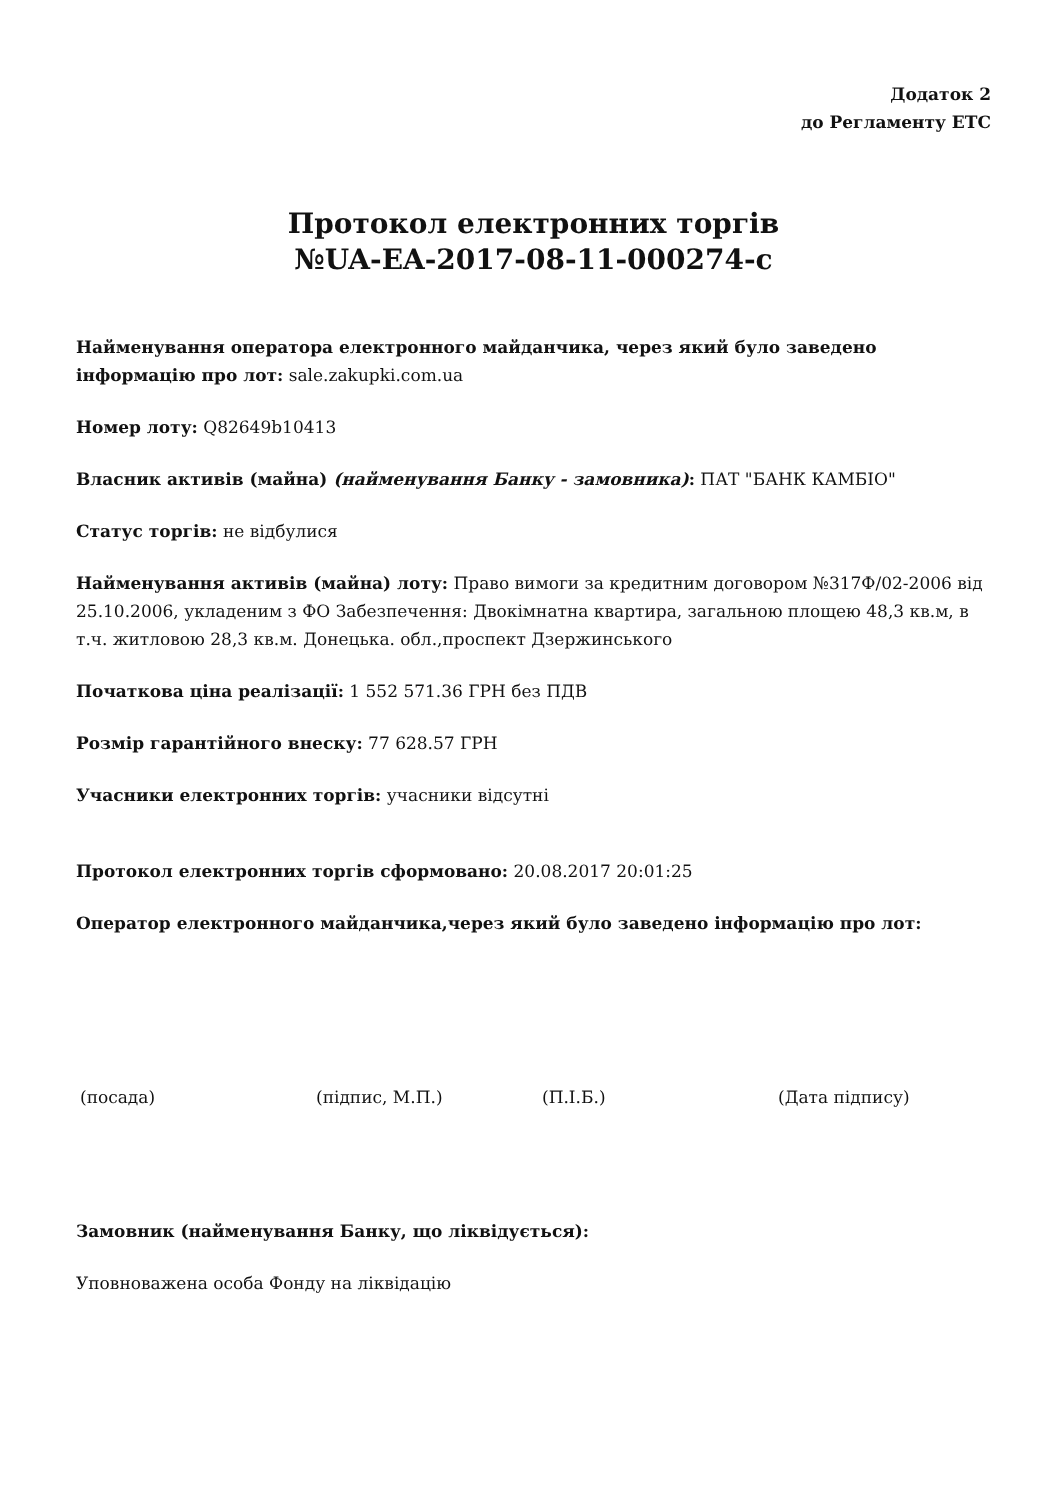Додаток 2
до Регламенту ЕТС
Протокол електронних торгів
№UA-EA-2017-08-11-000274-c
Найменування оператора електронного майданчика, через який було заведено інформацію про лот: sale.zakupki.com.ua
Номер лоту: Q82649b10413
Власник активів (майна) (найменування Банку - замовника): ПАТ "БАНК КАМБІО"
Статус торгів: не відбулися
Найменування активів (майна) лоту: Право вимоги за кредитним договором №317Ф/02-2006 від 25.10.2006, укладеним з ФО Забезпечення: Двокімнатна квартира, загальною площею 48,3 кв.м, в т.ч. житловою 28,3 кв.м. Донецька. обл.,проспект Дзержинського
Початкова ціна реалізації: 1 552 571.36 ГРН без ПДВ
Розмір гарантійного внеску: 77 628.57 ГРН
Учасники електронних торгів: учасники відсутні
Протокол електронних торгів сформовано: 20.08.2017 20:01:25
Оператор електронного майданчика,через який було заведено інформацію про лот:
(посада) (підпис, М.П.) (П.І.Б.) (Дата підпису)
Замовник (найменування Банку, що ліквідується):
Уповноважена особа Фонду на ліквідацію